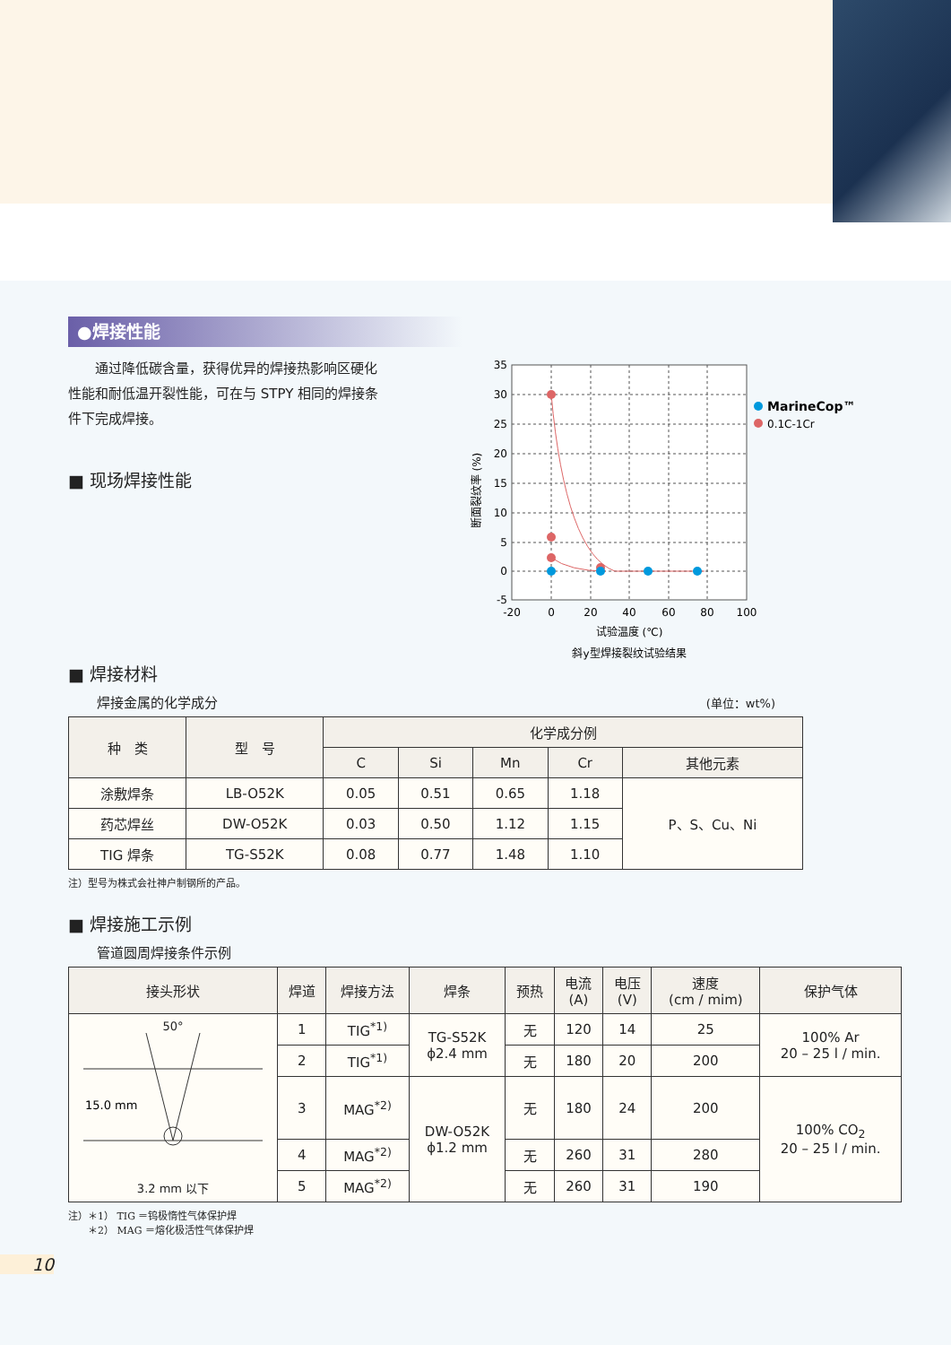●焊接性能
　　通过降低碳含量，获得优异的焊接热影响区硬化性能和耐低温开裂性能，可在与 STPY 相同的焊接条件下完成焊接。
■ 现场焊接性能
35
30
25
20
15
10
5
0
-5
-20
0
20
40
60
80
100
试验温度 (℃)
斜y型焊接裂纹试验结果
断面裂纹率 (%)
MarineCop™
0.1C-1Cr
■ 焊接材料
焊接金属的化学成分 (单位：wt%)
| 种 类 | 型 号 | 化学成分例 | | | | |
| --- | --- | --- | --- | --- | --- | --- |
| | | C | Si | Mn | Cr | 其他元素 |
| 涂敷焊条 | LB-O52K | 0.05 | 0.51 | 0.65 | 1.18 | P、S、Cu、Ni |
| 药芯焊丝 | DW-O52K | 0.03 | 0.50 | 1.12 | 1.15 | |
| TIG 焊条 | TG-S52K | 0.08 | 0.77 | 1.48 | 1.10 | |
注）型号为株式会社神户制钢所的产品。
■ 焊接施工示例
管道圆周焊接条件示例
| 接头形状 | 焊道 | 焊接方法 | 焊条 | 预热 | 电流 (A) | 电压 (V) | 速度 (cm / mim) | 保护气体 |
| --- | --- | --- | --- | --- | --- | --- | --- | --- |
| 50° 15.0 mm 3.2 mm 以下 | 1 | TIG<sup>*1)</sup> | TG-S52K ϕ2.4 mm | 无 | 120 | 14 | 25 | 100% Ar 20 – 25 l / min. |
| | 2 | TIG<sup>*1)</sup> | | 无 | 180 | 20 | 200 | |
| | 3 | MAG<sup>*2)</sup> | DW-O52K ϕ1.2 mm | 无 | 180 | 24 | 200 | 100% CO<sub>2</sub> 20 – 25 l / min. |
| | 4 | MAG<sup>*2)</sup> | | 无 | 260 | 31 | 280 | |
| | 5 | MAG<sup>*2)</sup> | | 无 | 260 | 31 | 190 | |
注）＊1） TIG ＝钨极惰性气体保护焊
　　＊2） MAG ＝熔化极活性气体保护焊
10